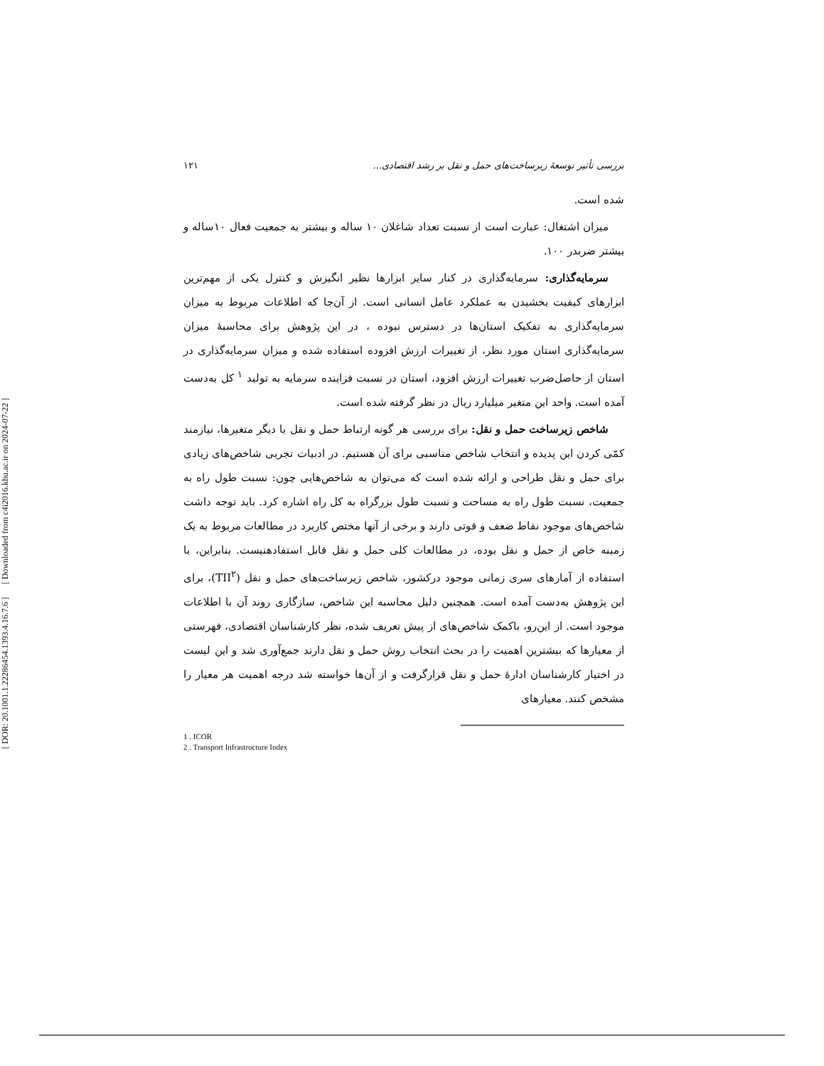[ Downloaded from c4i2016.khu.ac.ir on 2024-07-22 ]
[ DOR: 20.1001.1.22286454.1393.4.16.7.6 ]
بررسی تأثیر توسعهٔ زیرساخت‌های حمل و نقل بر رشد اقتصادی... ۱۲۱
شده است.
میزان اشتغال: عبارت است از نسبت تعداد شاغلان ۱۰ ساله و بیشتر به جمعیت فعال ۱۰ساله و بیشتر ضربدر ۱۰۰.
سرمایه‌گذاری: سرمایه‌گذاری در کنار سایر ابزارها نظیر انگیزش و کنترل یکی از مهم‌ترین ابزارهای کیفیت بخشیدن به عملکرد عامل انسانی است. از آن‌جا که اطلاعات مربوط به میزان سرمایه‌گذاری به تفکیک استان‌ها در دسترس نبوده ، در این پژوهش برای محاسبهٔ میزان سرمایه‌گذاری استان مورد نظر، از تغییرات ارزش افزوده استفاده شده و میزان سرمایه‌گذاری در استان از حاصل‌ضرب تغییرات ارزش افزود، استان در نسبت فزاینده سرمایه به تولید <sup>۱</sup> کل به‌دست آمده است. واحد این متغیر میلیارد ریال در نظر گرفته شده است.
شاخص زیرساخت حمل و نقل: برای بررسی هر گونه ارتباط حمل و نقل با دیگر متغیرها، نیازمند کمّی کردن این پدیده و انتخاب شاخص مناسبی برای آن هستیم. در ادبیات تجربی شاخص‌های زیادی برای حمل و نقل طراحی و ارائه شده است که می‌توان به شاخص‌هایی چون: نسبت طول راه به جمعیت، نسبت طول راه به مساحت و نسبت طول بزرگراه به کل راه اشاره کرد. باید توجه داشت شاخص‌های موجود نقاط ضعف و قوتی دارند و برخی از آنها مختص کاربرد در مطالعات مربوط به یک زمینه خاص از حمل و نقل بوده، در مطالعات کلی حمل و نقل قابل استفادهنیست. بنابراین، با استفاده از آمارهای سری زمانی موجود درکشور، شاخص زیرساخت‌های حمل و نقل (TII<sup>۲</sup>)، برای این پژوهش به‌دست آمده است. همچنین دلیل محاسبه این شاخص، سازگاری روند آن با اطلاعات موجود است. از این‌رو، باکمک شاخص‌های از پیش تعریف شده، نظر کارشناسان اقتصادی، فهرستی از معیارها که بیشترین اهمیت را در بحث انتخاب روش حمل و نقل دارند جمع‌آوری شد و این لیست در اختیار کارشناسان ادارهٔ حمل و نقل قرارگرفت و از آن‌ها خواسته شد درجه اهمیت هر معیار را مشخص کنند. معیارهای
1 . ICOR
2 . Transport Infrastructure Index